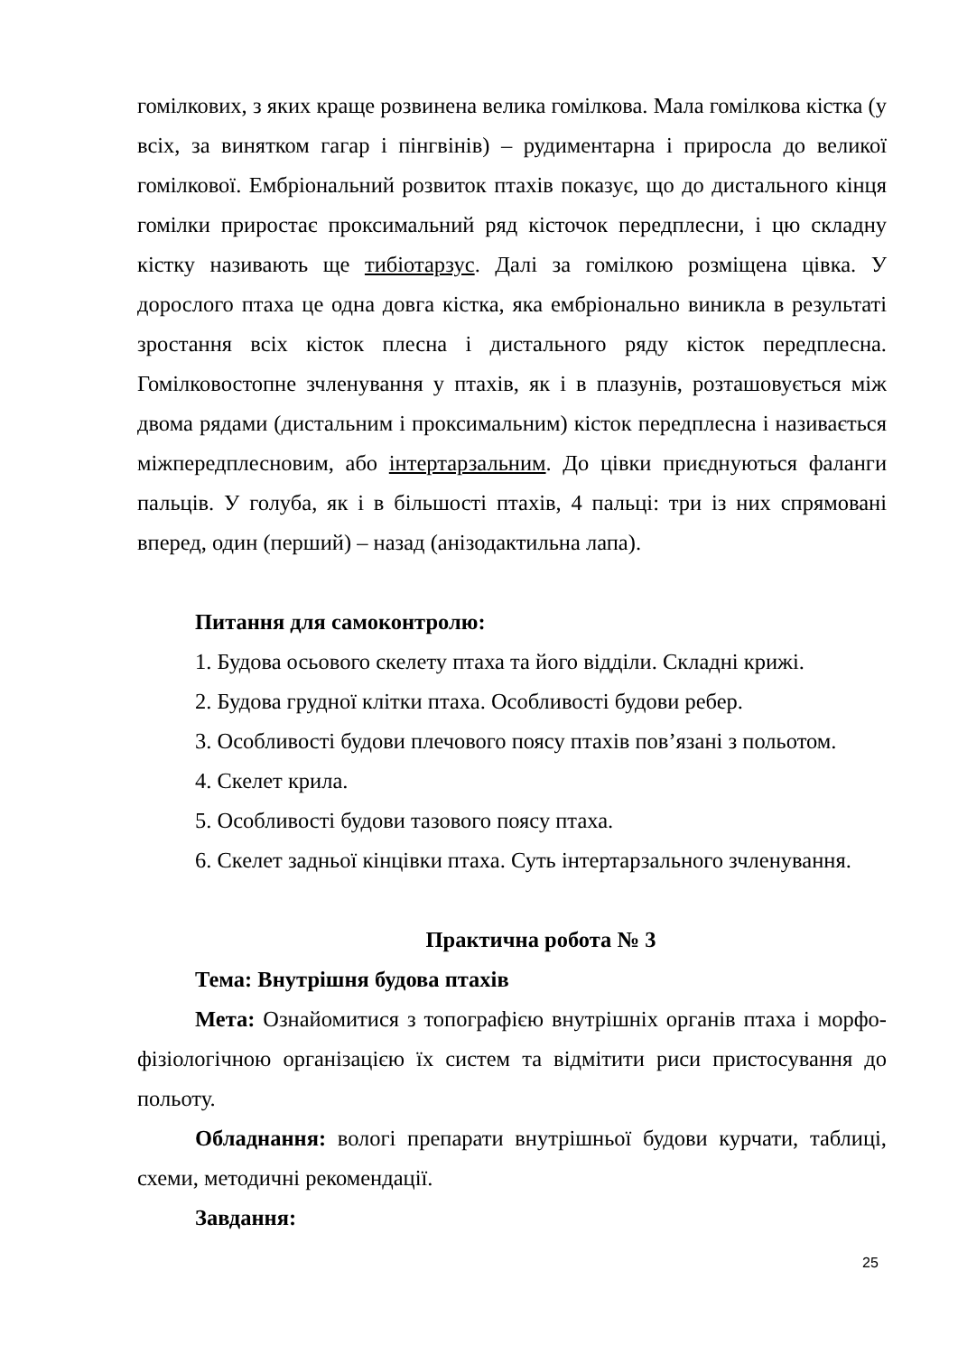гомілкових, з яких краще розвинена велика гомілкова. Мала гомілкова кістка (у всіх, за винятком гагар і пінгвінів) – рудиментарна і приросла до великої гомілкової. Ембріональний розвиток птахів показує, що до дистального кінця гомілки приростає проксимальний ряд кісточок передплесни, і цю складну кістку називають ще тибіотарзус. Далі за гомілкою розміщена цівка. У дорослого птаха це одна довга кістка, яка ембріонально виникла в результаті зростання всіх кісток плесна і дистального ряду кісток передплесна. Гомілковостопне зчленування у птахів, як і в плазунів, розташовується між двома рядами (дистальним і проксимальним) кісток передплесна і називається міжпередплесновим, або інтертарзальним. До цівки приєднуються фаланги пальців. У голуба, як і в більшості птахів, 4 пальці: три із них спрямовані вперед, один (перший) – назад (анізодактильна лапа).
Питання для самоконтролю:
1. Будова осьового скелету птаха та його відділи. Складні крижі.
2. Будова грудної клітки птаха. Особливості будови ребер.
3. Особливості будови плечового поясу птахів пов’язані з польотом.
4. Скелет крила.
5. Особливості будови тазового поясу птаха.
6. Скелет задньої кінцівки птаха. Суть інтертарзального зчленування.
Практична робота № 3
Тема: Внутрішня будова птахів
Мета: Ознайомитися з топографією внутрішніх органів птаха і морфо-фізіологічною організацією їх систем та відмітити риси пристосування до польоту.
Обладнання: вологі препарати внутрішньої будови курчати, таблиці, схеми, методичні рекомендації.
Завдання:
25